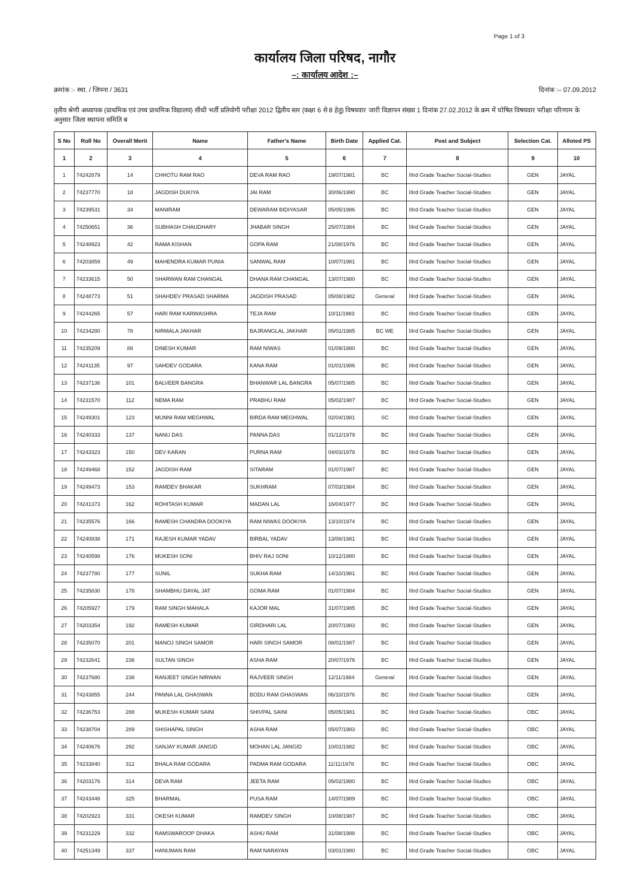Page 1 of 3
कार्यालय जिला परिषद, नागौर
–: कार्यालय आदेश :–
क्रमांक :- स्था. / जिपना / 3631 दिनांक :– 07.09.2012
तृतीय श्रेणी अध्यापक (प्राथमिक एवं उच्च प्राथमिक विद्यालय) सीधी भर्ती प्रतियोगी परीक्षा 2012 द्वितीय स्तर (कक्षा 6 से 8 हेतु) विषयवार जारी विज्ञापन संख्या 1 दिनांक 27.02.2012 के क्रम में घोषित विषयवार परीक्षा परिणाम के अनुसार जिला स्थापना समिति ब
| S No | Roll No | Overall Merit | Name | Father's Name | Birth Date | Applied Cat. | Post and Subject | Selection Cat. | Alloted PS |
| --- | --- | --- | --- | --- | --- | --- | --- | --- | --- |
| 1 | 2 | 3 | 4 | 5 | 6 | 7 | 8 | 9 | 10 |
| 1 | 74242879 | 14 | CHHOTU RAM RAO | DEVA RAM RAO | 19/07/1981 | BC | IIIrd Grade Teacher Social-Studies | GEN | JAYAL |
| 2 | 74237770 | 18 | JAGDISH DUKIYA | JAI RAM | 30/06/1990 | BC | IIIrd Grade Teacher Social-Studies | GEN | JAYAL |
| 3 | 74239531 | 34 | MANIRAM | DEWARAM BIDIYASAR | 05/05/1986 | BC | IIIrd Grade Teacher Social-Studies | GEN | JAYAL |
| 4 | 74250651 | 36 | SUBHASH CHAUDHARY | JHABAR SINGH | 25/07/1984 | BC | IIIrd Grade Teacher Social-Studies | GEN | JAYAL |
| 5 | 74248923 | 42 | RAMA KISHAN | GOPA RAM | 21/08/1976 | BC | IIIrd Grade Teacher Social-Studies | GEN | JAYAL |
| 6 | 74203859 | 49 | MAHENDRA KUMAR PUNIA | SANWAL RAM | 10/07/1981 | BC | IIIrd Grade Teacher Social-Studies | GEN | JAYAL |
| 7 | 74233615 | 50 | SHARWAN RAM CHANGAL | DHANA RAM CHANGAL | 13/07/1980 | BC | IIIrd Grade Teacher Social-Studies | GEN | JAYAL |
| 8 | 74248773 | 51 | SHAHDEV PRASAD SHARMA | JAGDISH PRASAD | 05/08/1982 | General | IIIrd Grade Teacher Social-Studies | GEN | JAYAL |
| 9 | 74244265 | 57 | HARI RAM KARWASHRA | TEJA RAM | 10/11/1983 | BC | IIIrd Grade Teacher Social-Studies | GEN | JAYAL |
| 10 | 74234280 | 78 | NIRMALA JAKHAR | BAJRANGLAL JAKHAR | 05/01/1985 | BC WE | IIIrd Grade Teacher Social-Studies | GEN | JAYAL |
| 11 | 74235209 | 88 | DINESH KUMAR | RAM NIWAS | 01/09/1980 | BC | IIIrd Grade Teacher Social-Studies | GEN | JAYAL |
| 12 | 74241135 | 97 | SAHDEV GODARA | KANA RAM | 01/01/1986 | BC | IIIrd Grade Teacher Social-Studies | GEN | JAYAL |
| 13 | 74237136 | 101 | BALVEER BANGRA | BHANWAR LAL BANGRA | 05/07/1985 | BC | IIIrd Grade Teacher Social-Studies | GEN | JAYAL |
| 14 | 74231570 | 112 | NEMA RAM | PRABHU RAM | 05/02/1987 | BC | IIIrd Grade Teacher Social-Studies | GEN | JAYAL |
| 15 | 74249301 | 123 | MUNNI RAM MEGHWAL | BIRDA RAM MEGHWAL | 02/04/1981 | SC | IIIrd Grade Teacher Social-Studies | GEN | JAYAL |
| 16 | 74240333 | 137 | NANU DAS | PANNA DAS | 01/12/1979 | BC | IIIrd Grade Teacher Social-Studies | GEN | JAYAL |
| 17 | 74243323 | 150 | DEV KARAN | PURNA RAM | 04/03/1978 | BC | IIIrd Grade Teacher Social-Studies | GEN | JAYAL |
| 18 | 74249468 | 152 | JAGDISH RAM | SITARAM | 01/07/1987 | BC | IIIrd Grade Teacher Social-Studies | GEN | JAYAL |
| 19 | 74249473 | 153 | RAMDEV BHAKAR | SUKHRAM | 07/03/1984 | BC | IIIrd Grade Teacher Social-Studies | GEN | JAYAL |
| 20 | 74241373 | 162 | ROHITASH KUMAR | MADAN LAL | 16/04/1977 | BC | IIIrd Grade Teacher Social-Studies | GEN | JAYAL |
| 21 | 74235576 | 166 | RAMESH CHANDRA DOOKIYA | RAM NIWAS DOOKIYA | 13/10/1974 | BC | IIIrd Grade Teacher Social-Studies | GEN | JAYAL |
| 22 | 74240838 | 171 | RAJESH KUMAR YADAV | BIRBAL YADAV | 13/08/1981 | BC | IIIrd Grade Teacher Social-Studies | GEN | JAYAL |
| 23 | 74240598 | 176 | MUKESH SONI | BHIV RAJ SONI | 10/12/1980 | BC | IIIrd Grade Teacher Social-Studies | GEN | JAYAL |
| 24 | 74237780 | 177 | SUNIL | SUKHA RAM | 14/10/1981 | BC | IIIrd Grade Teacher Social-Studies | GEN | JAYAL |
| 25 | 74235830 | 178 | SHAMBHU DAYAL JAT | GOMA RAM | 01/07/1984 | BC | IIIrd Grade Teacher Social-Studies | GEN | JAYAL |
| 26 | 74205927 | 179 | RAM SINGH MAHALA | KAJOR MAL | 31/07/1985 | BC | IIIrd Grade Teacher Social-Studies | GEN | JAYAL |
| 27 | 74203354 | 192 | RAMESH KUMAR | GIRDHARI LAL | 20/07/1983 | BC | IIIrd Grade Teacher Social-Studies | GEN | JAYAL |
| 28 | 74235070 | 201 | MANOJ SINGH SAMOR | HARI SINGH SAMOR | 08/01/1987 | BC | IIIrd Grade Teacher Social-Studies | GEN | JAYAL |
| 29 | 74232641 | 236 | SULTAN SINGH | ASHA RAM | 20/07/1976 | BC | IIIrd Grade Teacher Social-Studies | GEN | JAYAL |
| 30 | 74237680 | 238 | RANJEET SINGH NIRWAN | RAJVEER SINGH | 12/11/1984 | General | IIIrd Grade Teacher Social-Studies | GEN | JAYAL |
| 31 | 74243855 | 244 | PANNA LAL GHASWAN | BODU RAM GHASWAN | 06/10/1976 | BC | IIIrd Grade Teacher Social-Studies | GEN | JAYAL |
| 32 | 74236753 | 288 | MUKESH KUMAR SAINI | SHIVPAL SAINI | 05/05/1981 | BC | IIIrd Grade Teacher Social-Studies | OBC | JAYAL |
| 33 | 74238704 | 289 | SHISHAPAL SINGH | ASHA RAM | 05/07/1983 | BC | IIIrd Grade Teacher Social-Studies | OBC | JAYAL |
| 34 | 74240676 | 292 | SANJAY KUMAR JANGID | MOHAN LAL JANGID | 10/01/1982 | BC | IIIrd Grade Teacher Social-Studies | OBC | JAYAL |
| 35 | 74233840 | 312 | BHALA RAM GODARA | PADMA RAM GODARA | 11/11/1978 | BC | IIIrd Grade Teacher Social-Studies | OBC | JAYAL |
| 36 | 74203176 | 314 | DEVA RAM | JEETA RAM | 05/02/1980 | BC | IIIrd Grade Teacher Social-Studies | OBC | JAYAL |
| 37 | 74243448 | 325 | BHARMAL | PUSA RAM | 14/07/1989 | BC | IIIrd Grade Teacher Social-Studies | OBC | JAYAL |
| 38 | 74202923 | 331 | OKESH KUMAR | RAMDEV SINGH | 10/08/1987 | BC | IIIrd Grade Teacher Social-Studies | OBC | JAYAL |
| 39 | 74231229 | 332 | RAMSWAROOP DHAKA | ASHU RAM | 31/08/1988 | BC | IIIrd Grade Teacher Social-Studies | OBC | JAYAL |
| 40 | 74251349 | 337 | HANUMAN RAM | RAM NARAYAN | 03/01/1980 | BC | IIIrd Grade Teacher Social-Studies | OBC | JAYAL |